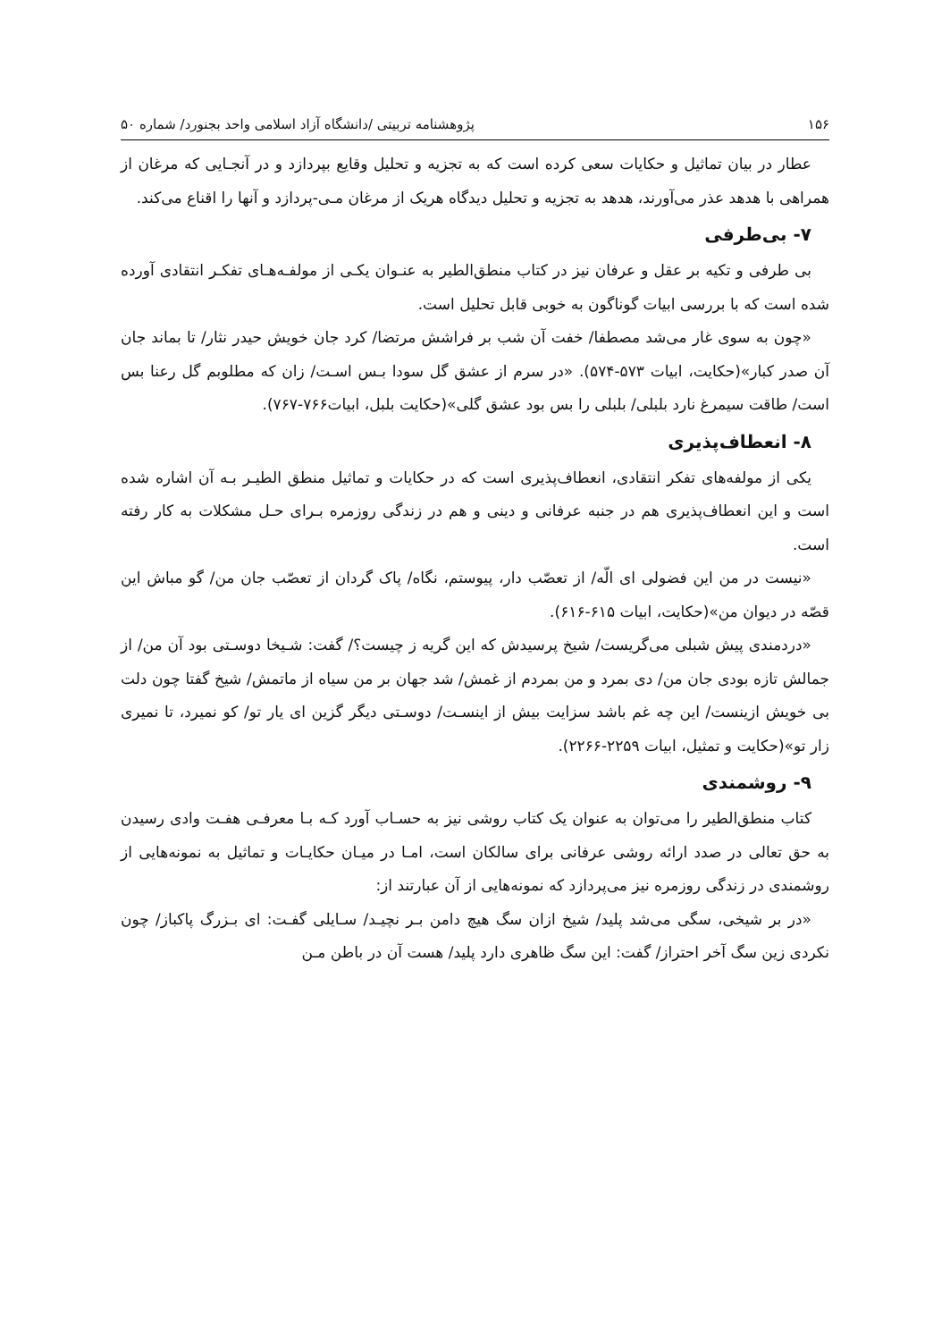۱۵۶ پژوهشنامه تربیتی /دانشگاه آزاد اسلامی واحد بجنورد/ شماره ۵۰
عطار در بیان تماثیل و حکایات سعی کرده است که به تجزیه و تحلیل وقایع بپردازد و در آنجـایی که مرغان از همراهی با هدهد عذر می‌آورند، هدهد به تجزیه و تحلیل دیدگاه هریک از مرغان مـی-پردازد و آنها را اقناع می‌کند.
۷- بی‌طرفی
بی طرفی و تکیه بر عقل و عرفان نیز در کتاب منطق‌الطیر به عنـوان یکـی از مولفـه‌هـای تفکـر انتقادی آورده شده است که با بررسی ابیات گوناگون به خوبی قابل تحلیل است.
«چون به سوی غار می‌شد مصطفا/ خفت آن شب بر فراشش مرتضا/ کرد جان خویش حیدر نثار/ تا بماند جان آن صدر کبار»(حکایت، ابیات ۵۷۳-۵۷۴). «در سرم از عشق گل سودا بـس اسـت/ زان که مطلوبم گل رعنا بس است/ طاقت سیمرغ نارد بلبلی/ بلبلی را بس بود عشق گلی»(حکایت بلبل، ابیات۷۶۶-۷۶۷).
۸- انعطاف‌پذیری
یکی از مولفه‌های تفکر انتقادی، انعطاف‌پذیری است که در حکایات و تماثیل منطق الطیـر بـه آن اشاره شده است و این انعطاف‌پذیری هم در جنبه عرفانی و دینی و هم در زندگی روزمره بـرای حـل مشکلات به کار رفته است.
«نیست در من این فضولی ای الّه/ از تعصّب دار، پیوستم، نگاه/ پاک گردان از تعصّب جان من/ گو مباش این قصّه در دیوان من»(حکایت، ابیات ۶۱۵-۶۱۶).
«دردمندی پیش شبلی می‌گریست/ شیخ پرسیدش که این گریه ز چیست؟/ گفت: شـیخا دوسـتی بود آن من/ از جمالش تازه بودی جان من/ دی بمرد و من بمردم از غمش/ شد جهان بر من سیاه از ماتمش/ شیخ گفتا چون دلت بی خویش ازینست/ این چه غم باشد سزایت بیش از اینسـت/ دوسـتی دیگر گزین ای یار تو/ کو نمیرد، تا نمیری زار تو»(حکایت و تمثیل، ابیات ۲۲۵۹-۲۲۶۶).
۹- روشمندی
کتاب منطق‌الطیر را می‌توان به عنوان یک کتاب روشی نیز به حسـاب آورد کـه بـا معرفـی هفـت وادی رسیدن به حق تعالی در صدد ارائه روشی عرفانی برای سالکان است، امـا در میـان حکایـات و تماثیل به نمونه‌هایی از روشمندی در زندگی روزمره نیز می‌پردازد که نمونه‌هایی از آن عبارتند از:
«در بر شیخی، سگی می‌شد پلید/ شیخ ازان سگ هیچ دامن بـر نچیـد/ سـایلی گفـت: ای بـزرگ پاکباز/ چون نکردی زین سگ آخر احتراز/ گفت: این سگ ظاهری دارد پلید/ هست آن در باطن مـن